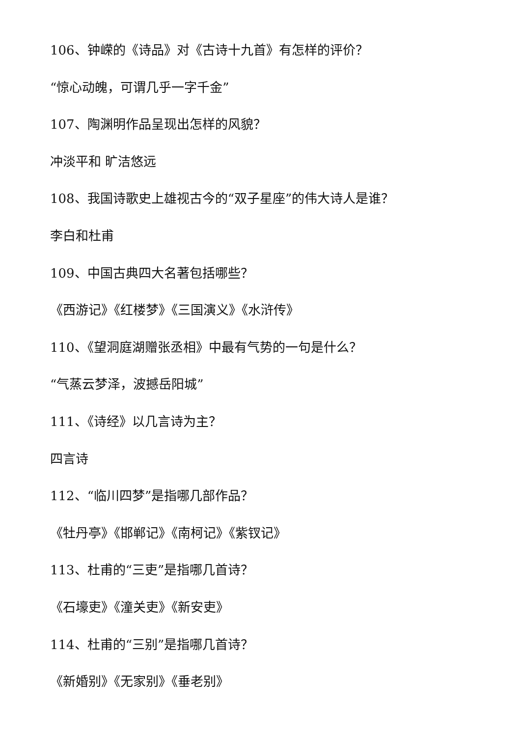106、钟嵘的《诗品》对《古诗十九首》有怎样的评价？
“惊心动魄，可谓几乎一字千金”
107、陶渊明作品呈现出怎样的风貌？
冲淡平和 旷洁悠远
108、我国诗歌史上雄视古今的“双子星座”的伟大诗人是谁？
李白和杜甫
109、中国古典四大名著包括哪些？
《西游记》《红楼梦》《三国演义》《水浒传》
110、《望洞庭湖赠张丞相》中最有气势的一句是什么？
“气蒸云梦泽，波撼岳阳城”
111、《诗经》以几言诗为主？
四言诗
112、“临川四梦”是指哪几部作品？
《牡丹亭》《邯郸记》《南柯记》《紫钗记》
113、杜甫的“三吏”是指哪几首诗？
《石壕吏》《潼关吏》《新安吏》
114、杜甫的“三别”是指哪几首诗？
《新婚别》《无家别》《垂老别》